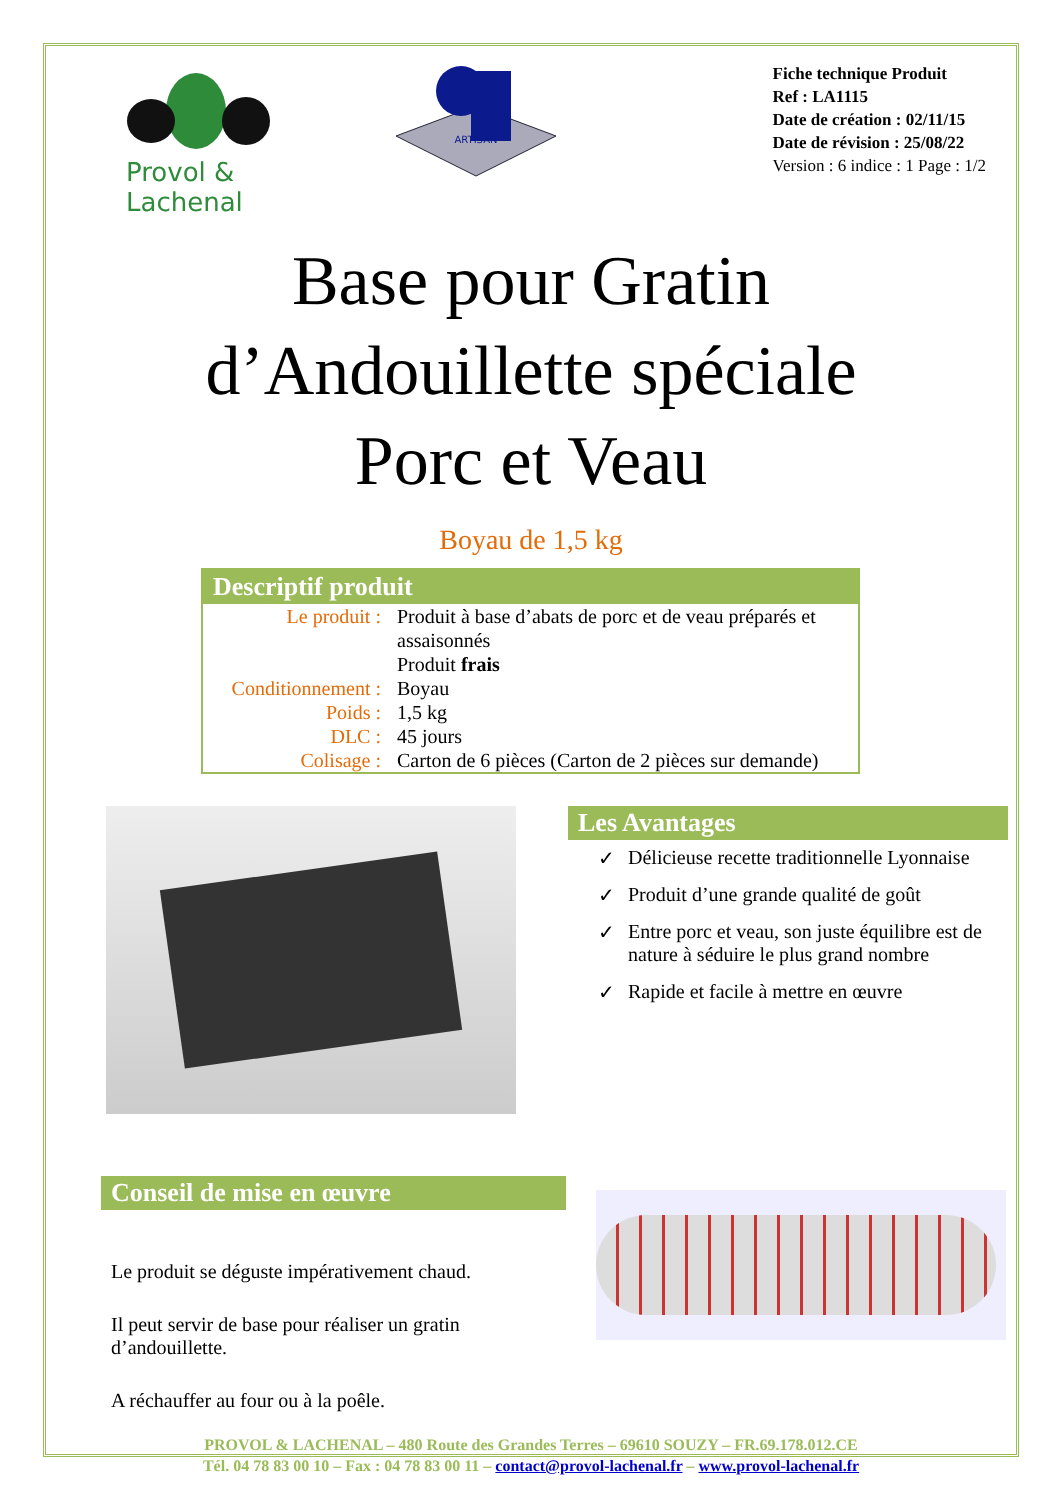Provol & Lachenal
ARTISAN
Fiche technique Produit
Ref : LA1115
Date de création : 02/11/15
Date de révision : 25/08/22
Version : 6 indice : 1 Page : 1/2
Base pour Gratin
d’Andouillette spéciale
Porc et Veau
Boyau de 1,5 kg
Descriptif produit
| Le produit : | Produit à base d’abats de porc et de veau préparés et assaisonnés Produit frais |
| Conditionnement : | Boyau |
| Poids : | 1,5 kg |
| DLC : | 45 jours |
| Colisage : | Carton de 6 pièces (Carton de 2 pièces sur demande) |
Les Avantages
✓ Délicieuse recette traditionnelle Lyonnaise
✓ Produit d’une grande qualité de goût
✓ Entre porc et veau, son juste équilibre est de nature à séduire le plus grand nombre
✓ Rapide et facile à mettre en œuvre
Conseil de mise en œuvre
Le produit se déguste impérativement chaud.
Il peut servir de base pour réaliser un gratin d’andouillette.
A réchauffer au four ou à la poêle.
PROVOL & LACHENAL – 480 Route des Grandes Terres – 69610 SOUZY – FR.69.178.012.CE
Tél. 04 78 83 00 10 – Fax : 04 78 83 00 11 – contact@provol-lachenal.fr – www.provol-lachenal.fr